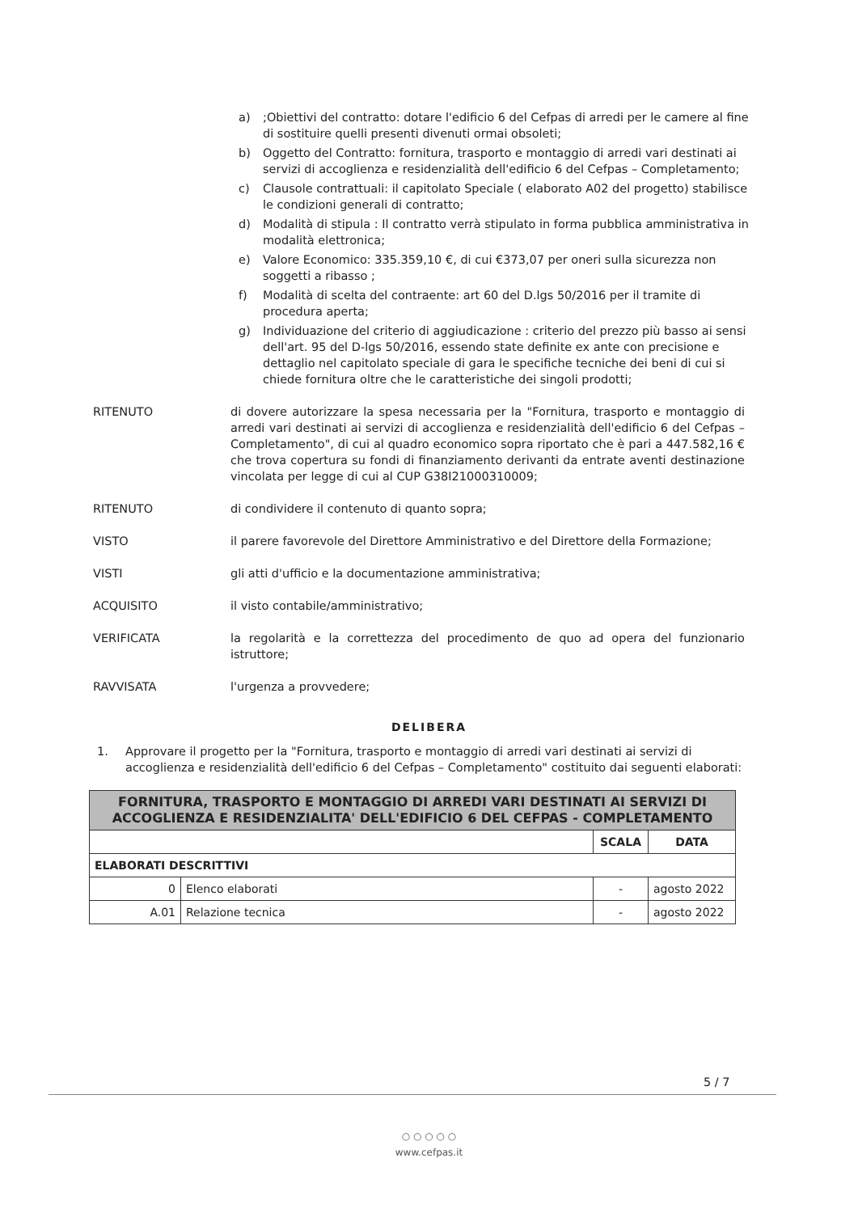a);Obiettivi del contratto: dotare l'edificio 6 del Cefpas di arredi per le camere al fine di sostituire quelli presenti divenuti ormai obsoleti;
b) Oggetto del Contratto: fornitura, trasporto e montaggio di arredi vari destinati ai servizi di accoglienza e residenzialità dell'edificio 6 del Cefpas – Completamento;
c) Clausole contrattuali: il capitolato Speciale ( elaborato A02 del progetto) stabilisce le condizioni generali di contratto;
d) Modalità di stipula : Il contratto verrà stipulato in forma pubblica amministrativa in modalità elettronica;
e) Valore Economico: 335.359,10 €, di cui €373,07 per oneri sulla sicurezza non soggetti a ribasso ;
f) Modalità di scelta del contraente: art 60 del D.lgs 50/2016 per il tramite di procedura aperta;
g) Individuazione del criterio di aggiudicazione : criterio del prezzo più basso ai sensi dell'art. 95 del D-lgs 50/2016, essendo state definite ex ante con precisione e dettaglio nel capitolato speciale di gara le specifiche tecniche dei beni di cui si chiede fornitura oltre che le caratteristiche dei singoli prodotti;
RITENUTO di dovere autorizzare la spesa necessaria per la "Fornitura, trasporto e montaggio di arredi vari destinati ai servizi di accoglienza e residenzialità dell'edificio 6 del Cefpas – Completamento", di cui al quadro economico sopra riportato che è pari a 447.582,16 € che trova copertura su fondi di finanziamento derivanti da entrate aventi destinazione vincolata per legge di cui al CUP G38I21000310009;
RITENUTO di condividere il contenuto di quanto sopra;
VISTO il parere favorevole del Direttore Amministrativo e del Direttore della Formazione;
VISTI gli atti d'ufficio e la documentazione amministrativa;
ACQUISITO il visto contabile/amministrativo;
VERIFICATA la regolarità e la correttezza del procedimento de quo ad opera del funzionario istruttore;
RAVVISATA l'urgenza a provvedere;
DELIBERA
1. Approvare il progetto per la "Fornitura, trasporto e montaggio di arredi vari destinati ai servizi di accoglienza e residenzialità dell'edificio 6 del Cefpas – Completamento" costituito dai seguenti elaborati:
| FORNITURA, TRASPORTO E MONTAGGIO DI ARREDI VARI DESTINATI AI SERVIZI DI ACCOGLIENZA E RESIDENZIALITA' DELL'EDIFICIO 6 DEL CEFPAS - COMPLETAMENTO | | | |
| | | SCALA | DATA |
| ELABORATI DESCRITTIVI | | | |
| 0 | Elenco elaborati | - | agosto 2022 |
| A.01 | Relazione tecnica | - | agosto 2022 |
5 / 7
○ ○ ○ ○ ○
www.cefpas.it